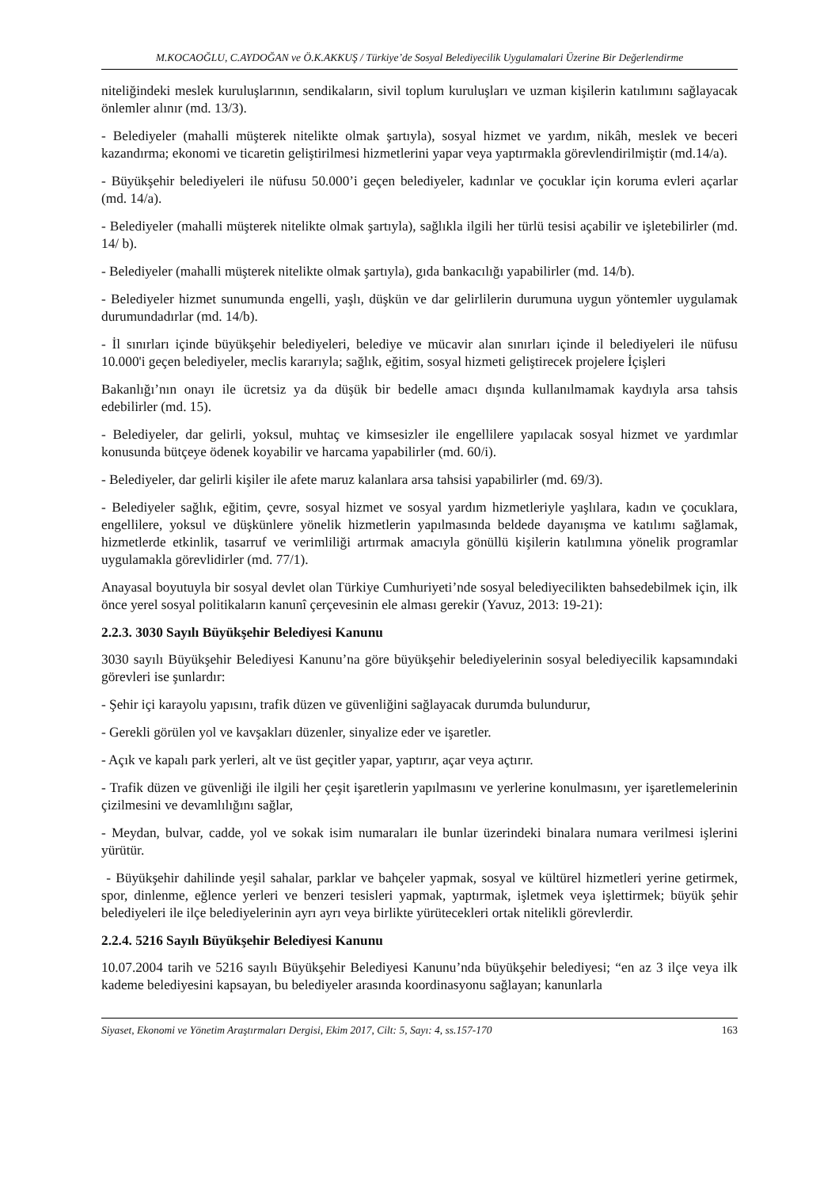M.KOCAOĞLU, C.AYDOĞAN ve Ö.K.AKKUŞ / Türkiye’de Sosyal Belediyecilik Uygulamalari Üzerine Bir Değerlendirme
niteliğindeki meslek kuruluşlarının, sendikaların, sivil toplum kuruluşları ve uzman kişilerin katılımını sağlayacak önlemler alınır (md. 13/3).
- Belediyeler (mahalli müşterek nitelikte olmak şartıyla), sosyal hizmet ve yardım, nikâh, meslek ve beceri kazandırma; ekonomi ve ticaretin geliştirilmesi hizmetlerini yapar veya yaptırmakla görevlendirilmiştir (md.14/a).
- Büyükşehir belediyeleri ile nüfusu 50.000’i geçen belediyeler, kadınlar ve çocuklar için koruma evleri açarlar (md. 14/a).
- Belediyeler (mahalli müşterek nitelikte olmak şartıyla), sağlıkla ilgili her türlü tesisi açabilir ve işletebilirler (md. 14/ b).
- Belediyeler (mahalli müşterek nitelikte olmak şartıyla), gıda bankacılığı yapabilirler (md. 14/b).
- Belediyeler hizmet sunumunda engelli, yaşlı, düşkün ve dar gelirlilerin durumuna uygun yöntemler uygulamak durumundadırlar (md. 14/b).
- İl sınırları içinde büyükşehir belediyeleri, belediye ve mücavir alan sınırları içinde il belediyeleri ile nüfusu 10.000'i geçen belediyeler, meclis kararıyla; sağlık, eğitim, sosyal hizmeti geliştirecek projelere İçişleri
Bakanlığı’nın onayı ile ücretsiz ya da düşük bir bedelle amacı dışında kullanılmamak kaydıyla arsa tahsis edebilirler (md. 15).
- Belediyeler, dar gelirli, yoksul, muhtaç ve kimsesizler ile engellilere yapılacak sosyal hizmet ve yardımlar konusunda bütçeye ödenek koyabilir ve harcama yapabilirler (md. 60/i).
- Belediyeler, dar gelirli kişiler ile afete maruz kalanlara arsa tahsisi yapabilirler (md. 69/3).
- Belediyeler sağlık, eğitim, çevre, sosyal hizmet ve sosyal yardım hizmetleriyle yaşlılara, kadın ve çocuklara, engellilere, yoksul ve düşkünlere yönelik hizmetlerin yapılmasında beldede dayanışma ve katılımı sağlamak, hizmetlerde etkinlik, tasarruf ve verimliliği artırmak amacıyla gönüllü kişilerin katılımına yönelik programlar uygulamakla görevlidirler (md. 77/1).
Anayasal boyutuyla bir sosyal devlet olan Türkiye Cumhuriyeti’nde sosyal belediyecilikten bahsedebilmek için, ilk önce yerel sosyal politikaların kanunî çerçevesinin ele alması gerekir (Yavuz, 2013: 19-21):
2.2.3. 3030 Sayılı Büyükşehir Belediyesi Kanunu
3030 sayılı Büyükşehir Belediyesi Kanunu’na göre büyükşehir belediyelerinin sosyal belediyecilik kapsamındaki görevleri ise şunlardır:
- Şehir içi karayolu yapısını, trafik düzen ve güvenliğini sağlayacak durumda bulundurur,
- Gerekli görülen yol ve kavşakları düzenler, sinyalize eder ve işaretler.
- Açık ve kapalı park yerleri, alt ve üst geçitler yapar, yaptırır, açar veya açtırır.
- Trafik düzen ve güvenliği ile ilgili her çeşit işaretlerin yapılmasını ve yerlerine konulmasını, yer işaretlemelerinin çizilmesini ve devamlılığını sağlar,
- Meydan, bulvar, cadde, yol ve sokak isim numaraları ile bunlar üzerindeki binalara numara verilmesi işlerini yürütür.
- Büyükşehir dahilinde yeşil sahalar, parklar ve bahçeler yapmak, sosyal ve kültürel hizmetleri yerine getirmek, spor, dinlenme, eğlence yerleri ve benzeri tesisleri yapmak, yaptırmak, işletmek veya işlettirmek; büyük şehir belediyeleri ile ilçe belediyelerinin ayrı ayrı veya birlikte yürütecekleri ortak nitelikli görevlerdir.
2.2.4. 5216 Sayılı Büyükşehir Belediyesi Kanunu
10.07.2004 tarih ve 5216 sayılı Büyükşehir Belediyesi Kanunu’nda büyükşehir belediyesi; “en az 3 ilçe veya ilk kademe belediyesini kapsayan, bu belediyeler arasında koordinasyonu sağlayan; kanunlarla
Siyaset, Ekonomi ve Yönetim Araştırmaları Dergisi, Ekim 2017, Cilt: 5, Sayı: 4, ss.157-170 163